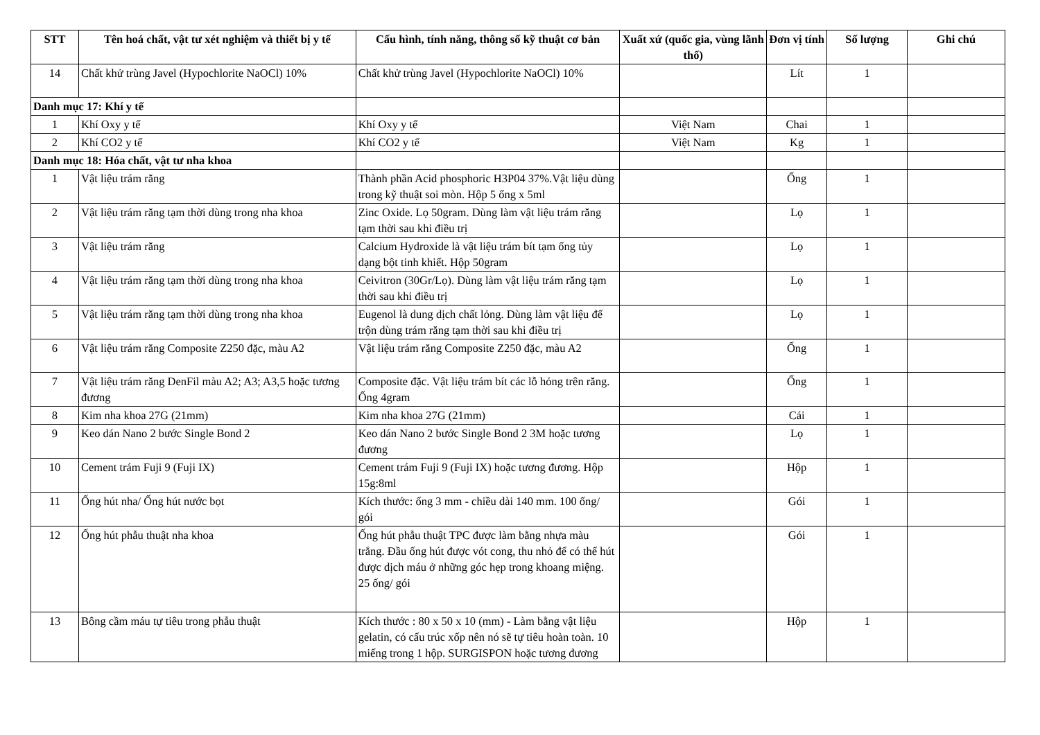| STT | Tên hoá chất, vật tư xét nghiệm và thiết bị y tế | Cấu hình, tính năng, thông số kỹ thuật cơ bản | Xuất xứ (quốc gia, vùng lãnh thổ) | Đơn vị tính | Số lượng | Ghi chú |
| --- | --- | --- | --- | --- | --- | --- |
| 14 | Chất khử trùng Javel (Hypochlorite NaOCl) 10% | Chất khử trùng Javel (Hypochlorite NaOCl) 10% | | Lít | 1 | |
| Danh mục 17: Khí y tế | | | | | | |
| 1 | Khí Oxy y tế | Khí Oxy y tế | Việt Nam | Chai | 1 | |
| 2 | Khí CO2 y tế | Khí CO2 y tế | Việt Nam | Kg | 1 | |
| Danh mục 18: Hóa chất, vật tư nha khoa | | | | | | |
| 1 | Vật liệu trám răng | Thành phần Acid phosphoric H3P04 37%.Vật liệu dùng trong kỹ thuật soi mòn. Hộp 5 ống x 5ml | | Ống | 1 | |
| 2 | Vật liệu trám răng tạm thời dùng trong nha khoa | Zinc Oxide. Lọ 50gram. Dùng làm vật liệu trám răng tạm thời sau khi điều trị | | Lọ | 1 | |
| 3 | Vật liệu trám răng | Calcium Hydroxide là vật liệu trám bít tạm ống tủy dạng bột tinh khiết. Hộp 50gram | | Lọ | 1 | |
| 4 | Vật liệu trám răng tạm thời dùng trong nha khoa | Ceivitron (30Gr/Lọ). Dùng làm vật liệu trám răng tạm thời sau khi điều trị | | Lọ | 1 | |
| 5 | Vật liệu trám răng tạm thời dùng trong nha khoa | Eugenol là dung dịch chất lỏng. Dùng làm vật liệu để trộn dùng trám răng tạm thời sau khi điều trị | | Lọ | 1 | |
| 6 | Vật liệu trám răng Composite Z250 đặc, màu A2 | Vật liệu trám răng Composite Z250 đặc, màu A2 | | Ống | 1 | |
| 7 | Vật liệu trám răng DenFil màu A2; A3; A3,5 hoặc tương đương | Composite đặc. Vật liệu trám bít các lỗ hỏng trên răng. Ống 4gram | | Ống | 1 | |
| 8 | Kim nha khoa 27G (21mm) | Kim nha khoa 27G (21mm) | | Cái | 1 | |
| 9 | Keo dán Nano 2 bước Single Bond 2 | Keo dán Nano 2 bước Single Bond 2 3M hoặc tương đương | | Lọ | 1 | |
| 10 | Cement trám Fuji 9 (Fuji IX) | Cement trám Fuji 9 (Fuji IX) hoặc tương đương. Hộp 15g:8ml | | Hộp | 1 | |
| 11 | Ống hút nha/ Ống hút nước bọt | Kích thước: ống 3 mm - chiều dài 140 mm. 100 ống/ gói | | Gói | 1 | |
| 12 | Ống hút phẫu thuật nha khoa | Ống hút phẫu thuật TPC được làm bằng nhựa màu trắng. Đầu ống hút được vót cong, thu nhỏ để có thể hút được dịch máu ở những góc hẹp trong khoang miệng. 25 ống/ gói | | Gói | 1 | |
| 13 | Bông cầm máu tự tiêu trong phẫu thuật | Kích thước : 80 x 50 x 10 (mm) - Làm bằng vật liệu gelatin, có cấu trúc xốp nên nó sẽ tự tiêu hoàn toàn. 10 miếng trong 1 hộp. SURGISPON hoặc tương đương | | Hộp | 1 | |